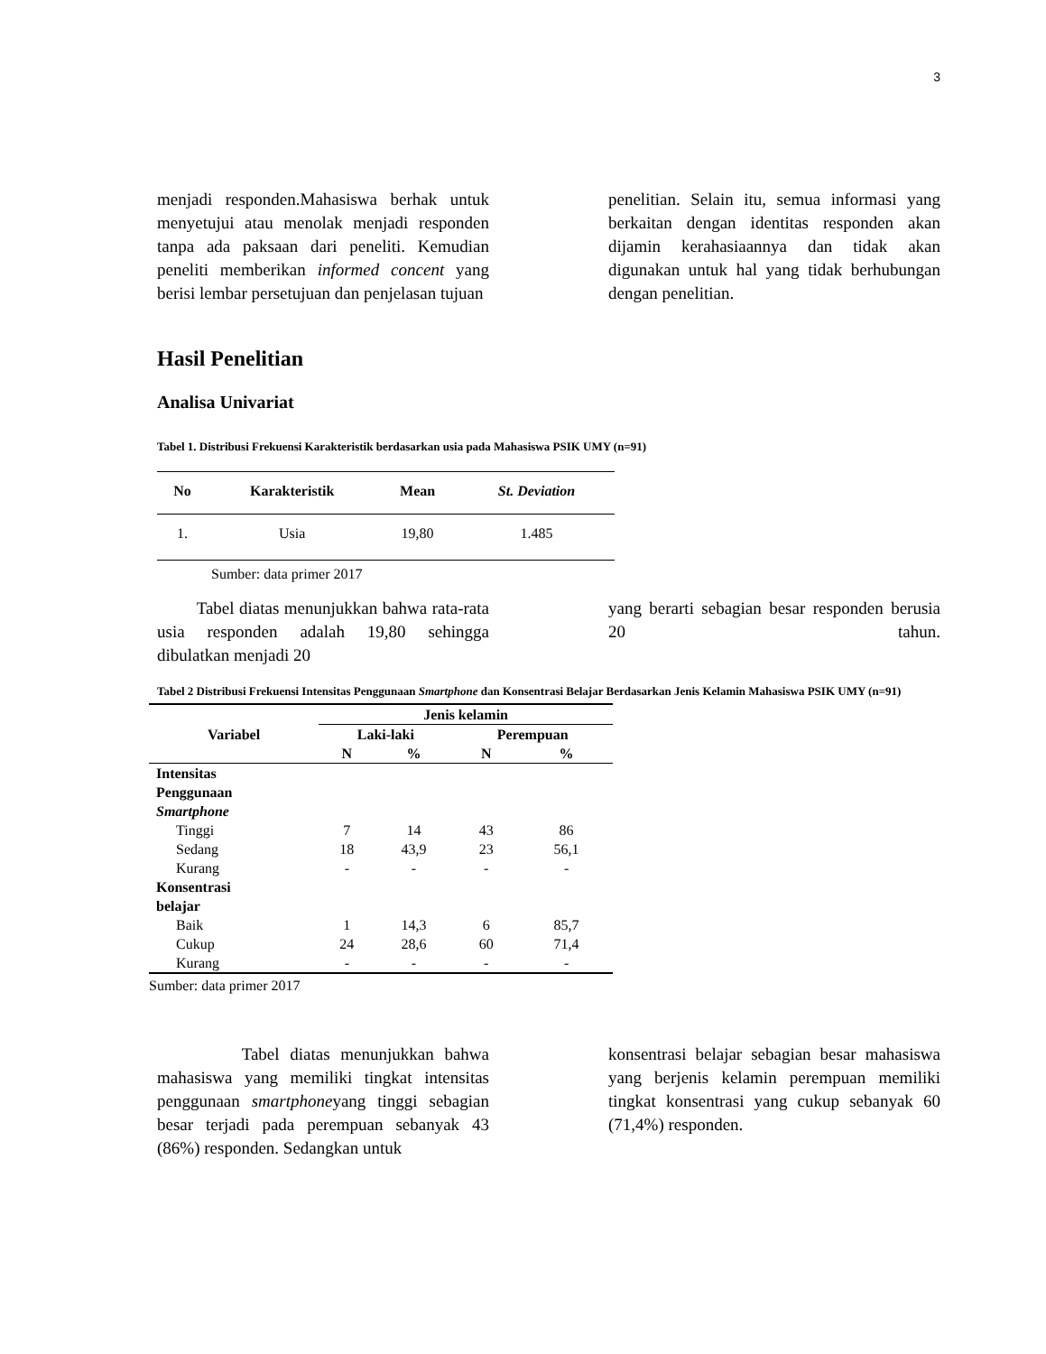3
menjadi responden.Mahasiswa berhak untuk menyetujui atau menolak menjadi responden tanpa ada paksaan dari peneliti. Kemudian peneliti memberikan informed concent yang berisi lembar persetujuan dan penjelasan tujuan
penelitian. Selain itu, semua informasi yang berkaitan dengan identitas responden akan dijamin kerahasiaannya dan tidak akan digunakan untuk hal yang tidak berhubungan dengan penelitian.
Hasil Penelitian
Analisa Univariat
Tabel 1. Distribusi Frekuensi Karakteristik berdasarkan usia pada Mahasiswa PSIK UMY (n=91)
| No | Karakteristik | Mean | St. Deviation |
| --- | --- | --- | --- |
| 1. | Usia | 19,80 | 1.485 |
Sumber: data primer 2017
Tabel diatas menunjukkan bahwa rata-rata usia responden adalah 19,80 sehingga dibulatkan menjadi 20
yang berarti sebagian besar responden berusia 20 tahun.
Tabel 2 Distribusi Frekuensi Intensitas Penggunaan Smartphone dan Konsentrasi Belajar Berdasarkan Jenis Kelamin Mahasiswa PSIK UMY (n=91)
| Variabel | Jenis kelamin | | | |
| --- | --- | --- | --- | --- |
| | Laki-laki | | Perempuan | |
| | N | % | N | % |
| Intensitas Penggunaan Smartphone | | | | |
| Tinggi | 7 | 14 | 43 | 86 |
| Sedang | 18 | 43,9 | 23 | 56,1 |
| Kurang | - | - | - | - |
| Konsentrasi belajar | | | | |
| Baik | 1 | 14,3 | 6 | 85,7 |
| Cukup | 24 | 28,6 | 60 | 71,4 |
| Kurang | - | - | - | - |
Sumber: data primer 2017
Tabel diatas menunjukkan bahwa mahasiswa yang memiliki tingkat intensitas penggunaan smartphoneyang tinggi sebagian besar terjadi pada perempuan sebanyak 43 (86%) responden. Sedangkan untuk
konsentrasi belajar sebagian besar mahasiswa yang berjenis kelamin perempuan memiliki tingkat konsentrasi yang cukup sebanyak 60 (71,4%) responden.